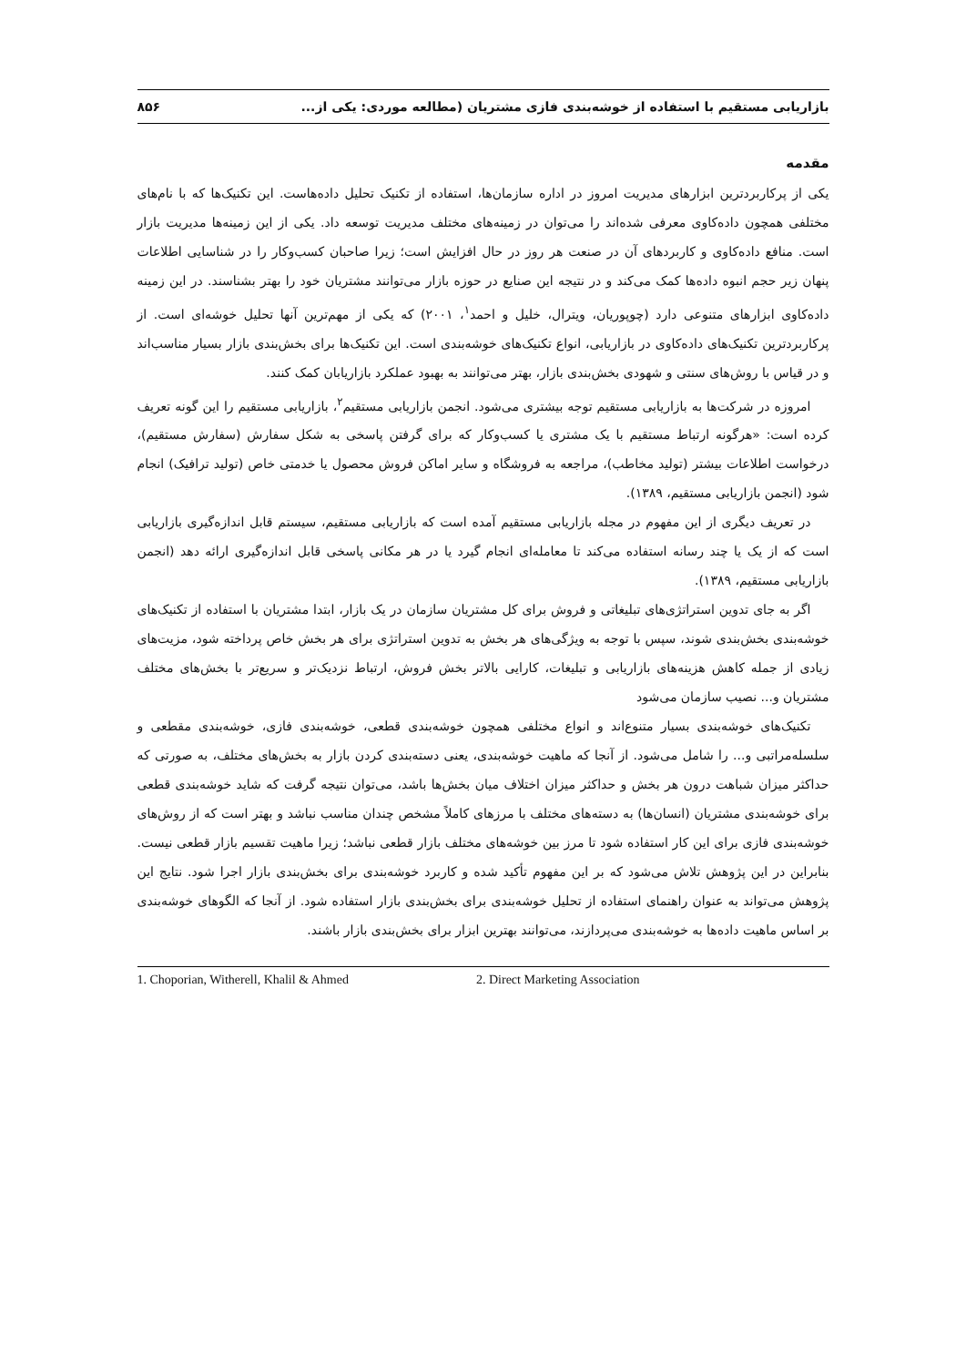بازاریابی مستقیم با استفاده از خوشه‌بندی فازی مشتریان (مطالعه موردی: یکی از... ۸۵۶
مقدمه
یکی از پرکاربردترین ابزارهای مدیریت امروز در اداره سازمان‌ها، استفاده از تکنیک تحلیل داده‌هاست. این تکنیک‌ها که با نام‌های مختلفی همچون داده‌کاوی معرفی شده‌اند را می‌توان در زمینه‌های مختلف مدیریت توسعه داد. یکی از این زمینه‌ها مدیریت بازار است. منافع داده‌کاوی و کاربردهای آن در صنعت هر روز در حال افزایش است؛ زیرا صاحبان کسب‌وکار را در شناسایی اطلاعات پنهان زیر حجم انبوه داده‌ها کمک می‌کند و در نتیجه این صنایع در حوزه بازار می‌توانند مشتریان خود را بهتر بشناسند. در این زمینه داده‌کاوی ابزارهای متنوعی دارد (چوپوریان، ویترال، خلیل و احمد<sup>۱</sup>، ۲۰۰۱) که یکی از مهم‌ترین آنها تحلیل خوشه‌ای است. از پرکاربردترین تکنیک‌های داده‌کاوی در بازاریابی، انواع تکنیک‌های خوشه‌بندی است. این تکنیک‌ها برای بخش‌بندی بازار بسیار مناسب‌اند و در قیاس با روش‌های سنتی و شهودی بخش‌بندی بازار، بهتر می‌توانند به بهبود عملکرد بازاریابان کمک کنند.
امروزه در شرکت‌ها به بازاریابی مستقیم توجه بیشتری می‌شود. انجمن بازاریابی مستقیم<sup>۲</sup>، بازاریابی مستقیم را این گونه تعریف کرده است: «هرگونه ارتباط مستقیم با یک مشتری یا کسب‌وکار که برای گرفتن پاسخی به شکل سفارش (سفارش مستقیم)، درخواست اطلاعات بیشتر (تولید مخاطب)، مراجعه به فروشگاه و سایر اماکن فروش محصول یا خدمتی خاص (تولید ترافیک) انجام شود (انجمن بازاریابی مستقیم، ۱۳۸۹).
در تعریف دیگری از این مفهوم در مجله بازاریابی مستقیم آمده است که بازاریابی مستقیم، سیستم قابل اندازه‌گیری بازاریابی است که از یک یا چند رسانه استفاده می‌کند تا معامله‌ای انجام گیرد یا در هر مکانی پاسخی قابل اندازه‌گیری ارائه دهد (انجمن بازاریابی مستقیم، ۱۳۸۹).
اگر به جای تدوین استراتژی‌های تبلیغاتی و فروش برای کل مشتریان سازمان در یک بازار، ابتدا مشتریان با استفاده از تکنیک‌های خوشه‌بندی بخش‌بندی شوند، سپس با توجه به ویژگی‌های هر بخش به تدوین استراتژی برای هر بخش خاص پرداخته شود، مزیت‌های زیادی از جمله کاهش هزینه‌های بازاریابی و تبلیغات، کارایی بالاتر بخش فروش، ارتباط نزدیک‌تر و سریع‌تر با بخش‌های مختلف مشتریان و... نصیب سازمان می‌شود
تکنیک‌های خوشه‌بندی بسیار متنوع‌اند و انواع مختلفی همچون خوشه‌بندی قطعی، خوشه‌بندی فازی، خوشه‌بندی مقطعی و سلسله‌مراتبی و... را شامل می‌شود. از آنجا که ماهیت خوشه‌بندی، یعنی دسته‌بندی کردن بازار به بخش‌های مختلف، به صورتی که حداکثر میزان شباهت درون هر بخش و حداکثر میزان اختلاف میان بخش‌ها باشد، می‌توان نتیجه گرفت که شاید خوشه‌بندی قطعی برای خوشه‌بندی مشتریان (انسان‌ها) به دسته‌های مختلف با مرزهای کاملاً مشخص چندان مناسب نباشد و بهتر است که از روش‌های خوشه‌بندی فازی برای این کار استفاده شود تا مرز بین خوشه‌های مختلف بازار قطعی نباشد؛ زیرا ماهیت تقسیم بازار قطعی نیست. بنابراین در این پژوهش تلاش می‌شود که بر این مفهوم تأکید شده و کاربرد خوشه‌بندی برای بخش‌بندی بازار اجرا شود. نتایج این پژوهش می‌تواند به عنوان راهنمای استفاده از تحلیل خوشه‌بندی برای بخش‌بندی بازار استفاده شود. از آنجا که الگوهای خوشه‌بندی بر اساس ماهیت داده‌ها به خوشه‌بندی می‌پردازند، می‌توانند بهترین ابزار برای بخش‌بندی بازار باشند.
1. Choporian, Witherell, Khalil & Ahmed 2. Direct Marketing Association